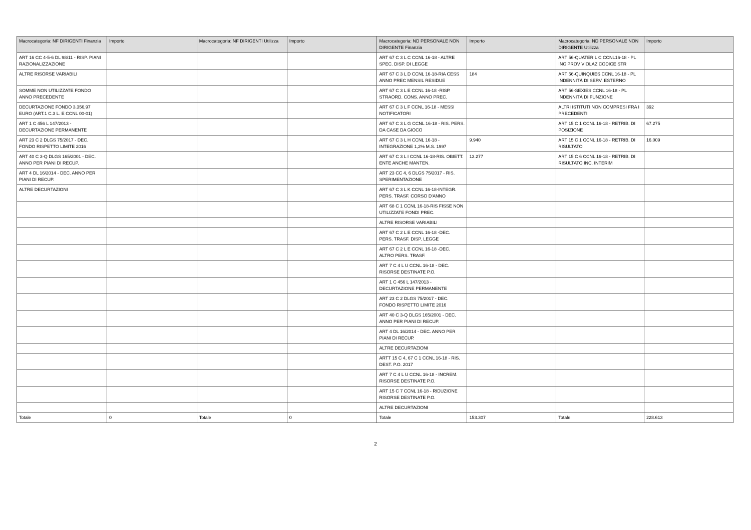| Macrocategoria: NF DIRIGENTI Finanzia | Importo | Macrocategoria: NF DIRIGENTI Utilizza | Importo | Macrocategoria: ND PERSONALE NON DIRIGENTE Finanzia | Importo | Macrocategoria: ND PERSONALE NON DIRIGENTE Utilizza | Importo |
| --- | --- | --- | --- | --- | --- | --- | --- |
| ART 16 CC 4-5-6 DL 98/11 - RISP. PIANI RAZIONALIZZAZIONE | | | | ART 67 C 3 L C CCNL 16-18 - ALTRE SPEC. DISP. DI LEGGE | | ART 56-QUATER L C CCNL16-18 - PL INC PROV VIOLAZ CODICE STR | |
| ALTRE RISORSE VARIABILI | | | | ART 67 C 3 L D CCNL 16-18-RIA CESS ANNO PREC MENSIL RESIDUE | 184 | ART 56-QUINQUIES CCNL 16-18 - PL INDENNITÀ DI SERV. ESTERNO | |
| SOMME NON UTILIZZATE FONDO ANNO PRECEDENTE | | | | ART 67 C 3 L E CCNL 16-18 -RISP. STRAORD. CONS. ANNO PREC. | | ART 56-SEXIES CCNL 16-18 - PL INDENNITÀ DI FUNZIONE | |
| DECURTAZIONE FONDO 3.356,97 EURO (ART.1 C.3 L. E CCNL 00-01) | | | | ART 67 C 3 L F CCNL 16-18 - MESSI NOTIFICATORI | | ALTRI ISTITUTI NON COMPRESI FRA I PRECEDENTI | 392 |
| ART 1 C 456 L 147/2013 - DECURTAZIONE PERMANENTE | | | | ART 67 C 3 L G CCNL 16-18 - RIS. PERS. DA CASE DA GIOCO | | ART 15 C 1 CCNL 16-18 - RETRIB. DI POSIZIONE | 67.275 |
| ART 23 C 2 DLGS 75/2017 - DEC. FONDO RISPETTO LIMITE 2016 | | | | ART 67 C 3 L H CCNL 16-18 - INTEGRAZIONE 1,2% M.S. 1997 | 9.940 | ART 15 C 1 CCNL 16-18 - RETRIB. DI RISULTATO | 16.009 |
| ART 40 C 3-Q DLGS 165/2001 - DEC. ANNO PER PIANI DI RECUP. | | | | ART 67 C 3 L I CCNL 16-18-RIS. OBIETT. ENTE ANCHE MANTEN. | 13.277 | ART 15 C 6 CCNL 16-18 - RETRIB. DI RISULTATO INC. INTERIM | |
| ART 4 DL 16/2014 - DEC. ANNO PER PIANI DI RECUP. | | | | ART 23 CC 4, 6 DLGS 75/2017 - RIS. SPERIMENTAZIONE | | | |
| ALTRE DECURTAZIONI | | | | ART 67 C 3 L K CCNL 16-18-INTEGR. PERS. TRASF. CORSO D'ANNO | | | |
| | | | | ART 68 C 1 CCNL 16-18-RIS FISSE NON UTILIZZATE FONDI PREC. | | | |
| | | | | ALTRE RISORSE VARIABILI | | | |
| | | | | ART 67 C 2 L E CCNL 16-18 -DEC. PERS. TRASF. DISP. LEGGE | | | |
| | | | | ART 67 C 2 L E CCNL 16-18 -DEC. ALTRO PERS. TRASF. | | | |
| | | | | ART 7 C 4 L U CCNL 16-18 - DEC. RISORSE DESTINATE P.O. | | | |
| | | | | ART 1 C 456 L 147/2013 - DECURTAZIONE PERMANENTE | | | |
| | | | | ART 23 C 2 DLGS 75/2017 - DEC. FONDO RISPETTO LIMITE 2016 | | | |
| | | | | ART 40 C 3-Q DLGS 165/2001 - DEC. ANNO PER PIANI DI RECUP. | | | |
| | | | | ART 4 DL 16/2014 - DEC. ANNO PER PIANI DI RECUP. | | | |
| | | | | ALTRE DECURTAZIONI | | | |
| | | | | ARTT 15 C 4, 67 C 1 CCNL 16-18 - RIS. DEST. P.O. 2017 | | | |
| | | | | ART 7 C 4 L U CCNL 16-18 - INCREM. RISORSE DESTINATE P.O. | | | |
| | | | | ART 15 C 7 CCNL 16-18 - RIDUZIONE RISORSE DESTINATE P.O. | | | |
| | | | | ALTRE DECURTAZIONI | | | |
| Totale | 0 | Totale | 0 | Totale | 153.307 | Totale | 228.613 |
2